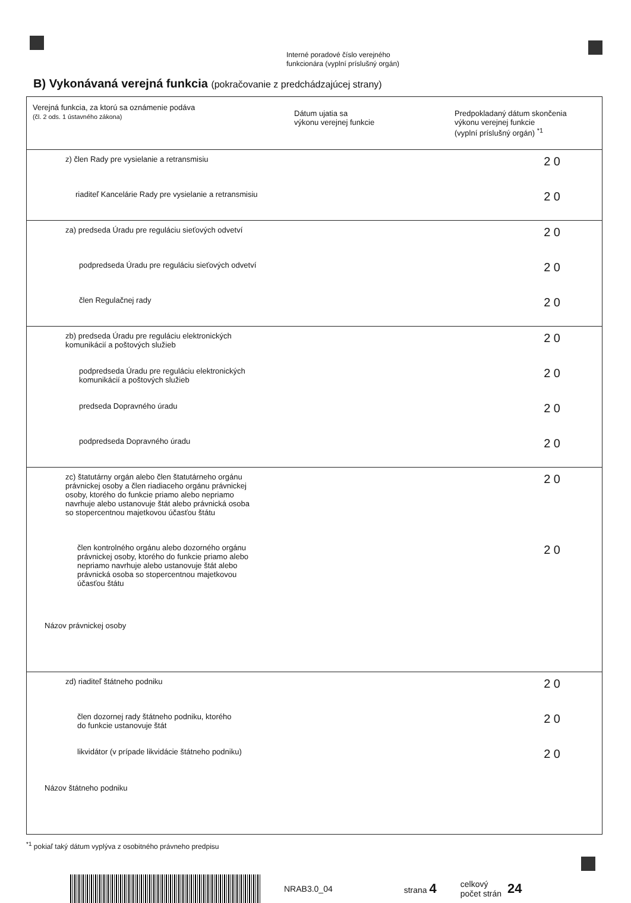Interné poradové číslo verejného
funkcionára (vyplní príslušný orgán)
B) Vykonávaná verejná funkcia (pokračovanie z predchádzajúcej strany)
| Verejná funkcia, za ktorú sa oznámenie podáva (čl. 2 ods. 1 ústavného zákona) | Dátum ujatia sa výkonu verejnej funkcie | Predpokladaný dátum skončenia výkonu verejnej funkcie (vyplní príslušný orgán) <sup>*1</sup> |
| --- | --- | --- |
| z) člen Rady pre vysielanie a retransmisiu | | 2 0 |
| riaditeľ Kancelárie Rady pre vysielanie a retransmisiu | | 2 0 |
| za) predseda Úradu pre reguláciu sieťových odvetví | | 2 0 |
| podpredseda Úradu pre reguláciu sieťových odvetví | | 2 0 |
| člen Regulačnej rady | | 2 0 |
| zb) predseda Úradu pre reguláciu elektronických komunikácií a poštových služieb | | 2 0 |
| podpredseda Úradu pre reguláciu elektronických komunikácií a poštových služieb | | 2 0 |
| predseda Dopravného úradu | | 2 0 |
| podpredseda Dopravného úradu | | 2 0 |
| zc) štatutárny orgán alebo člen štatutárneho orgánu právnickej osoby a člen riadiaceho orgánu právnickej osoby, ktorého do funkcie priamo alebo nepriamo navrhuje alebo ustanovuje štát alebo právnická osoba so stopercentnou majetkovou účasťou štátu | | 2 0 |
| člen kontrolného orgánu alebo dozorného orgánu právnickej osoby, ktorého do funkcie priamo alebo nepriamo navrhuje alebo ustanovuje štát alebo právnická osoba so stopercentnou majetkovou účasťou štátu | | 2 0 |
| Názov právnickej osoby | | |
| zd) riaditeľ štátneho podniku | | 2 0 |
| člen dozornej rady štátneho podniku, ktorého do funkcie ustanovuje štát | | 2 0 |
| likvidátor (v prípade likvidácie štátneho podniku) | | 2 0 |
| Názov štátneho podniku | | |
<sup>*1</sup> pokiaľ taký dátum vyplýva z osobitného právneho predpisu
NRAB3.0_04 strana 4
celkový
počet strán
24